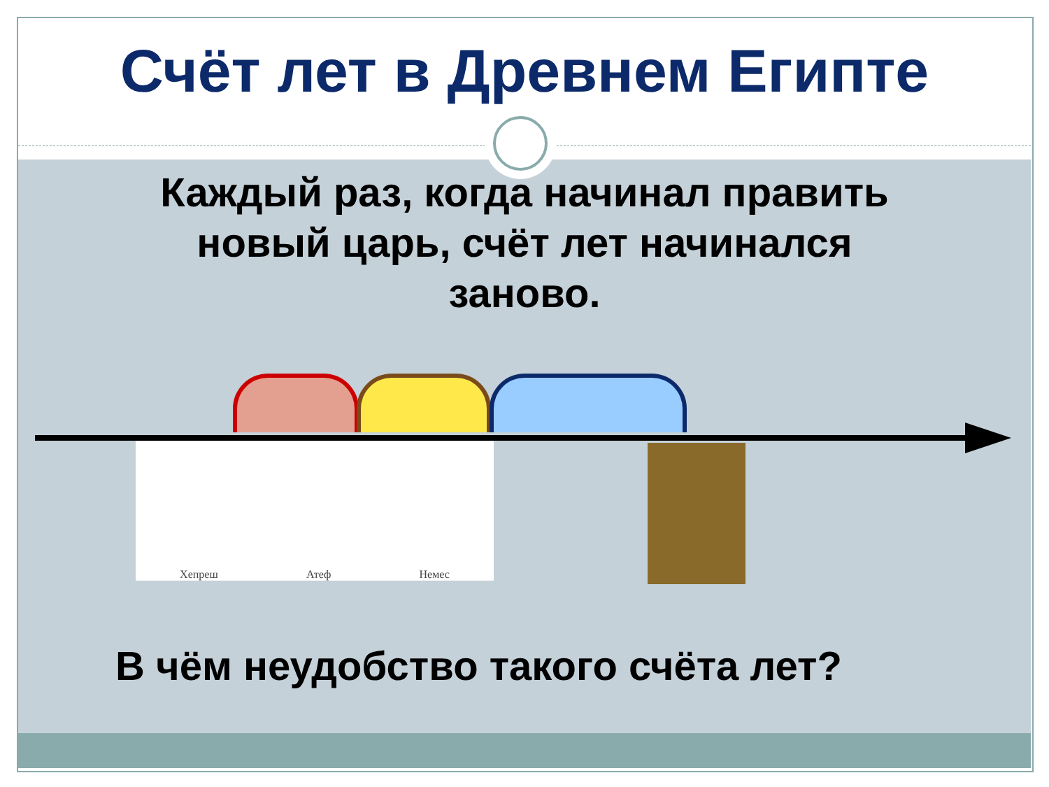Счёт лет в Древнем Египте
Каждый раз, когда начинал править
новый царь, счёт лет начинался
заново.
Хепреш Атеф Немес
В чём неудобство такого счёта лет?